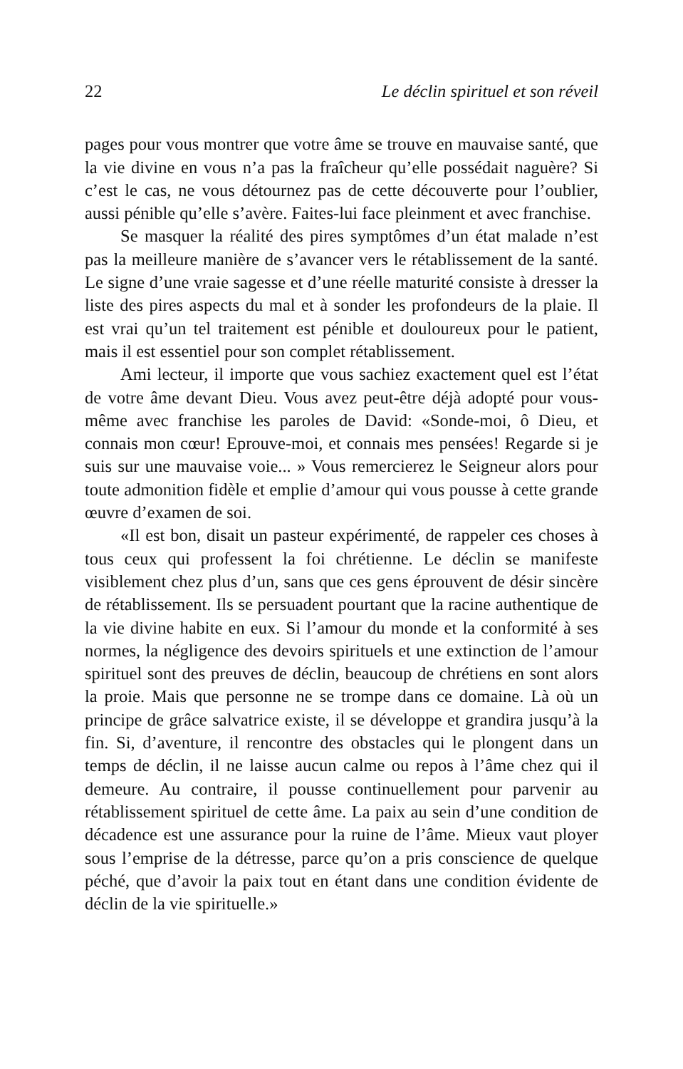22 Le déclin spirituel et son réveil
pages pour vous montrer que votre âme se trouve en mauvaise santé, que la vie divine en vous n’a pas la fraîcheur qu’elle possédait naguère? Si c’est le cas, ne vous détournez pas de cette découverte pour l’oublier, aussi pénible qu’elle s’avère. Faites-lui face pleinment et avec franchise.
Se masquer la réalité des pires symptômes d’un état malade n’est pas la meilleure manière de s’avancer vers le rétablissement de la santé. Le signe d’une vraie sagesse et d’une réelle maturité consiste à dresser la liste des pires aspects du mal et à sonder les profondeurs de la plaie. Il est vrai qu’un tel traitement est pénible et douloureux pour le patient, mais il est essentiel pour son complet rétablissement.
Ami lecteur, il importe que vous sachiez exactement quel est l’état de votre âme devant Dieu. Vous avez peut-être déjà adopté pour vous-même avec franchise les paroles de David: «Sonde-moi, ô Dieu, et connais mon cœur! Eprouve-moi, et connais mes pensées! Regarde si je suis sur une mauvaise voie... » Vous remercierez le Seigneur alors pour toute admonition fidèle et emplie d’amour qui vous pousse à cette grande œuvre d’examen de soi.
«Il est bon, disait un pasteur expérimenté, de rappeler ces choses à tous ceux qui professent la foi chrétienne. Le déclin se manifeste visiblement chez plus d’un, sans que ces gens éprouvent de désir sincère de rétablissement. Ils se persuadent pourtant que la racine authentique de la vie divine habite en eux. Si l’amour du monde et la conformité à ses normes, la négligence des devoirs spirituels et une extinction de l’amour spirituel sont des preuves de déclin, beaucoup de chrétiens en sont alors la proie. Mais que personne ne se trompe dans ce domaine. Là où un principe de grâce salvatrice existe, il se développe et grandira jusqu’à la fin. Si, d’aventure, il rencontre des obstacles qui le plongent dans un temps de déclin, il ne laisse aucun calme ou repos à l’âme chez qui il demeure. Au contraire, il pousse continuellement pour parvenir au rétablissement spirituel de cette âme. La paix au sein d’une condition de décadence est une assurance pour la ruine de l’âme. Mieux vaut ployer sous l’emprise de la détresse, parce qu’on a pris conscience de quelque péché, que d’avoir la paix tout en étant dans une condition évidente de déclin de la vie spirituelle.»